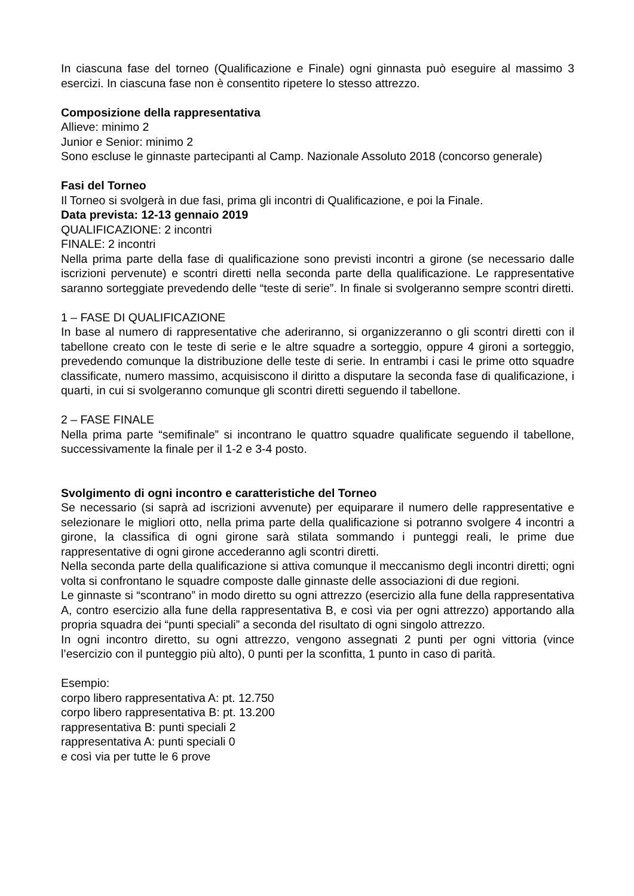In ciascuna fase del torneo (Qualificazione e Finale) ogni ginnasta può eseguire al massimo 3 esercizi. In ciascuna fase non è consentito ripetere lo stesso attrezzo.
Composizione della rappresentativa
Allieve: minimo 2
Junior e Senior: minimo 2
Sono escluse le ginnaste partecipanti al Camp. Nazionale Assoluto 2018 (concorso generale)
Fasi del Torneo
Il Torneo si svolgerà in due fasi, prima gli incontri di Qualificazione, e poi la Finale.
Data prevista: 12-13 gennaio 2019
QUALIFICAZIONE: 2 incontri
FINALE: 2 incontri
Nella prima parte della fase di qualificazione sono previsti incontri a girone (se necessario dalle iscrizioni pervenute) e scontri diretti nella seconda parte della qualificazione. Le rappresentative saranno sorteggiate prevedendo delle “teste di serie”. In finale si svolgeranno sempre scontri diretti.
1 – FASE DI QUALIFICAZIONE
In base al numero di rappresentative che aderiranno, si organizzeranno o gli scontri diretti con il tabellone creato con le teste di serie e le altre squadre a sorteggio, oppure 4 gironi a sorteggio, prevedendo comunque la distribuzione delle teste di serie. In entrambi i casi le prime otto squadre classificate, numero massimo, acquisiscono il diritto a disputare la seconda fase di qualificazione, i quarti, in cui si svolgeranno comunque gli scontri diretti seguendo il tabellone.
2 – FASE FINALE
Nella prima parte “semifinale” si incontrano le quattro squadre qualificate seguendo il tabellone, successivamente la finale per il 1-2 e 3-4 posto.
Svolgimento di ogni incontro e caratteristiche del Torneo
Se necessario (si saprà ad iscrizioni avvenute) per equiparare il numero delle rappresentative e selezionare le migliori otto, nella prima parte della qualificazione si potranno svolgere 4 incontri a girone, la classifica di ogni girone sarà stilata sommando i punteggi reali, le prime due rappresentative di ogni girone accederanno agli scontri diretti.
Nella seconda parte della qualificazione si attiva comunque il meccanismo degli incontri diretti; ogni volta si confrontano le squadre composte dalle ginnaste delle associazioni di due regioni.
Le ginnaste si “scontrano” in modo diretto su ogni attrezzo (esercizio alla fune della rappresentativa A, contro esercizio alla fune della rappresentativa B, e così via per ogni attrezzo) apportando alla propria squadra dei “punti speciali” a seconda del risultato di ogni singolo attrezzo.
In ogni incontro diretto, su ogni attrezzo, vengono assegnati 2 punti per ogni vittoria (vince l’esercizio con il punteggio più alto), 0 punti per la sconfitta, 1 punto in caso di parità.
Esempio:
corpo libero rappresentativa A: pt. 12.750
corpo libero rappresentativa B: pt. 13.200
rappresentativa B: punti speciali 2
rappresentativa A: punti speciali 0
e così via per tutte le 6 prove